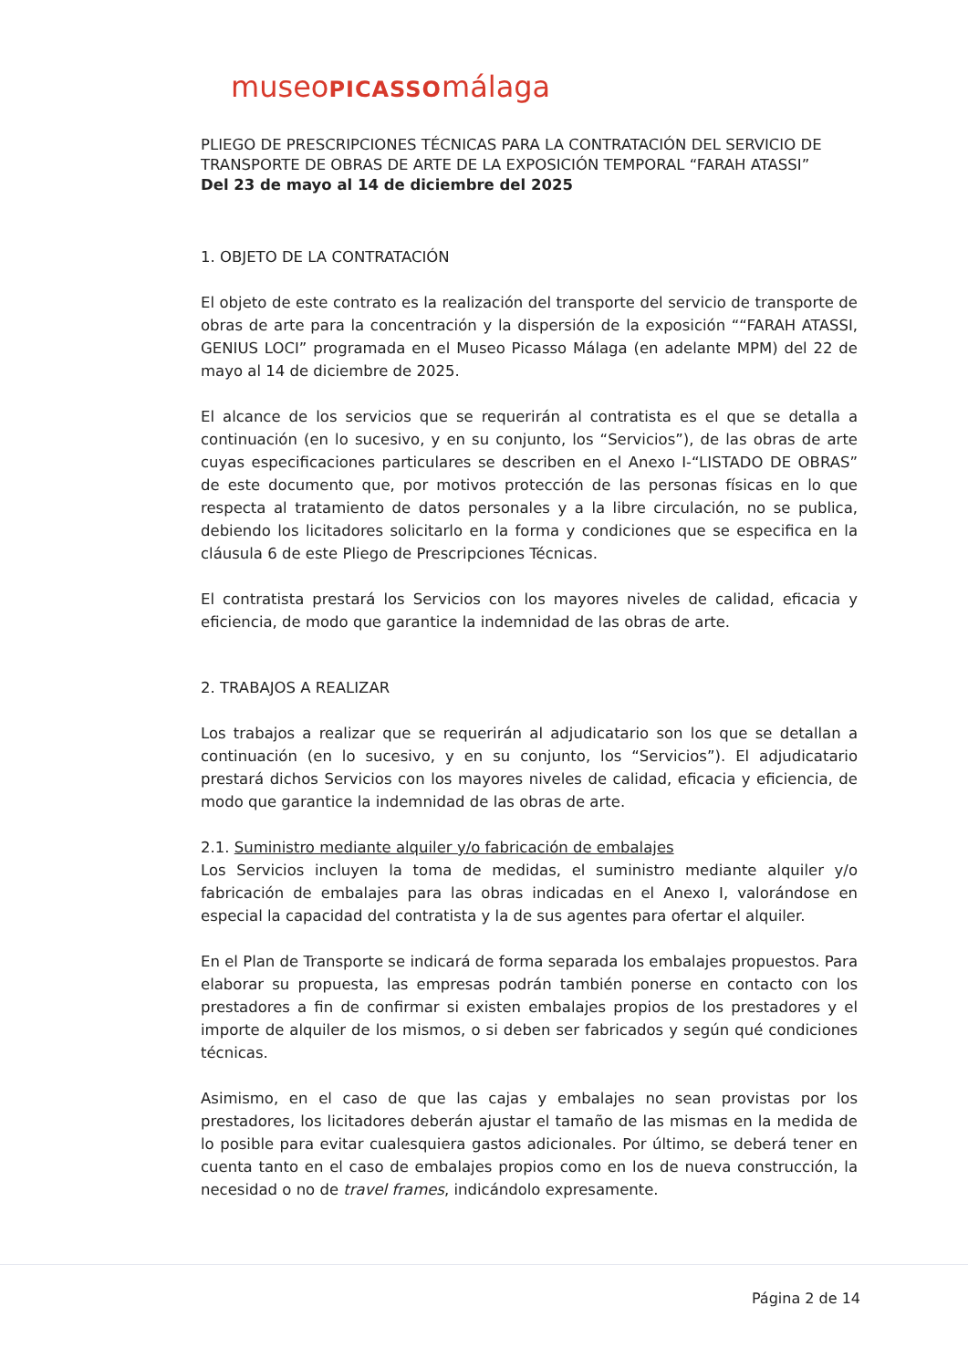museoPICASSOmálaga
PLIEGO DE PRESCRIPCIONES TÉCNICAS PARA LA CONTRATACIÓN DEL SERVICIO DE TRANSPORTE DE OBRAS DE ARTE DE LA EXPOSICIÓN TEMPORAL “FARAH ATASSI”
Del 23 de mayo al 14 de diciembre del 2025
1. OBJETO DE LA CONTRATACIÓN
El objeto de este contrato es la realización del transporte del servicio de transporte de obras de arte para la concentración y la dispersión de la exposición ““FARAH ATASSI, GENIUS LOCI” programada en el Museo Picasso Málaga (en adelante MPM) del 22 de mayo al 14 de diciembre de 2025.
El alcance de los servicios que se requerirán al contratista es el que se detalla a continuación (en lo sucesivo, y en su conjunto, los “Servicios”), de las obras de arte cuyas especificaciones particulares se describen en el Anexo I-“LISTADO DE OBRAS” de este documento que, por motivos protección de las personas físicas en lo que respecta al tratamiento de datos personales y a la libre circulación, no se publica, debiendo los licitadores solicitarlo en la forma y condiciones que se especifica en la cláusula 6 de este Pliego de Prescripciones Técnicas.
El contratista prestará los Servicios con los mayores niveles de calidad, eficacia y eficiencia, de modo que garantice la indemnidad de las obras de arte.
2. TRABAJOS A REALIZAR
Los trabajos a realizar que se requerirán al adjudicatario son los que se detallan a continuación (en lo sucesivo, y en su conjunto, los “Servicios”). El adjudicatario prestará dichos Servicios con los mayores niveles de calidad, eficacia y eficiencia, de modo que garantice la indemnidad de las obras de arte.
2.1. Suministro mediante alquiler y/o fabricación de embalajes
Los Servicios incluyen la toma de medidas, el suministro mediante alquiler y/o fabricación de embalajes para las obras indicadas en el Anexo I, valorándose en especial la capacidad del contratista y la de sus agentes para ofertar el alquiler.
En el Plan de Transporte se indicará de forma separada los embalajes propuestos. Para elaborar su propuesta, las empresas podrán también ponerse en contacto con los prestadores a fin de confirmar si existen embalajes propios de los prestadores y el importe de alquiler de los mismos, o si deben ser fabricados y según qué condiciones técnicas.
Asimismo, en el caso de que las cajas y embalajes no sean provistas por los prestadores, los licitadores deberán ajustar el tamaño de las mismas en la medida de lo posible para evitar cualesquiera gastos adicionales. Por último, se deberá tener en cuenta tanto en el caso de embalajes propios como en los de nueva construcción, la necesidad o no de travel frames, indicándolo expresamente.
Página 2 de 14